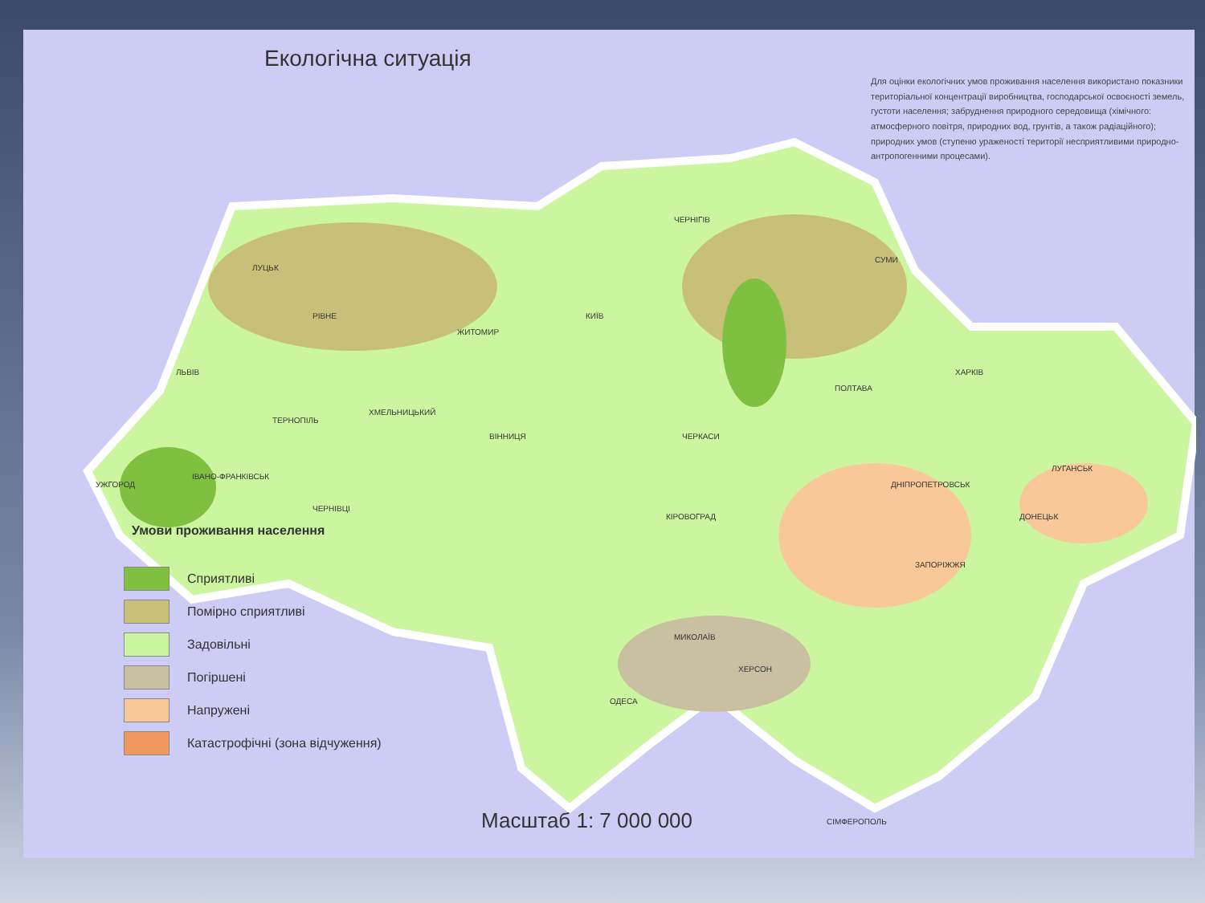Екологічна ситуація
Для оцінки екологічних умов проживання населення використано показники територіальної концентрації виробництва, господарської освоєності земель, густоти населення; забруднення природного середовища (хімічного: атмосферного повітря, природних вод, грунтів, а також радіаційного); природних умов (ступеню ураженості території несприятливими природно-антропогенними процесами).
КИЇВ
ЧЕРНІГІВ
СУМИ
ХАРКІВ
ПОЛТАВА
ЛУЦЬК
РІВНЕ
ЖИТОМИР
ЛЬВІВ
ТЕРНОПІЛЬ
ХМЕЛЬНИЦЬКИЙ
ВІННИЦЯ
ЧЕРКАСИ
УЖГОРОД
ІВАНО-ФРАНКІВСЬК
ЧЕРНІВЦІ
КІРОВОГРАД
ДНІПРОПЕТРОВСЬК
ЛУГАНСЬК
ДОНЕЦЬК
ЗАПОРІЖЖЯ
МИКОЛАЇВ
ХЕРСОН
ОДЕСА
СІМФЕРОПОЛЬ
Умови проживання населення
Сприятливі
Помірно сприятливі
Задовільні
Погіршені
Напружені
Катастрофічні (зона відчуження)
Масштаб 1: 7 000 000